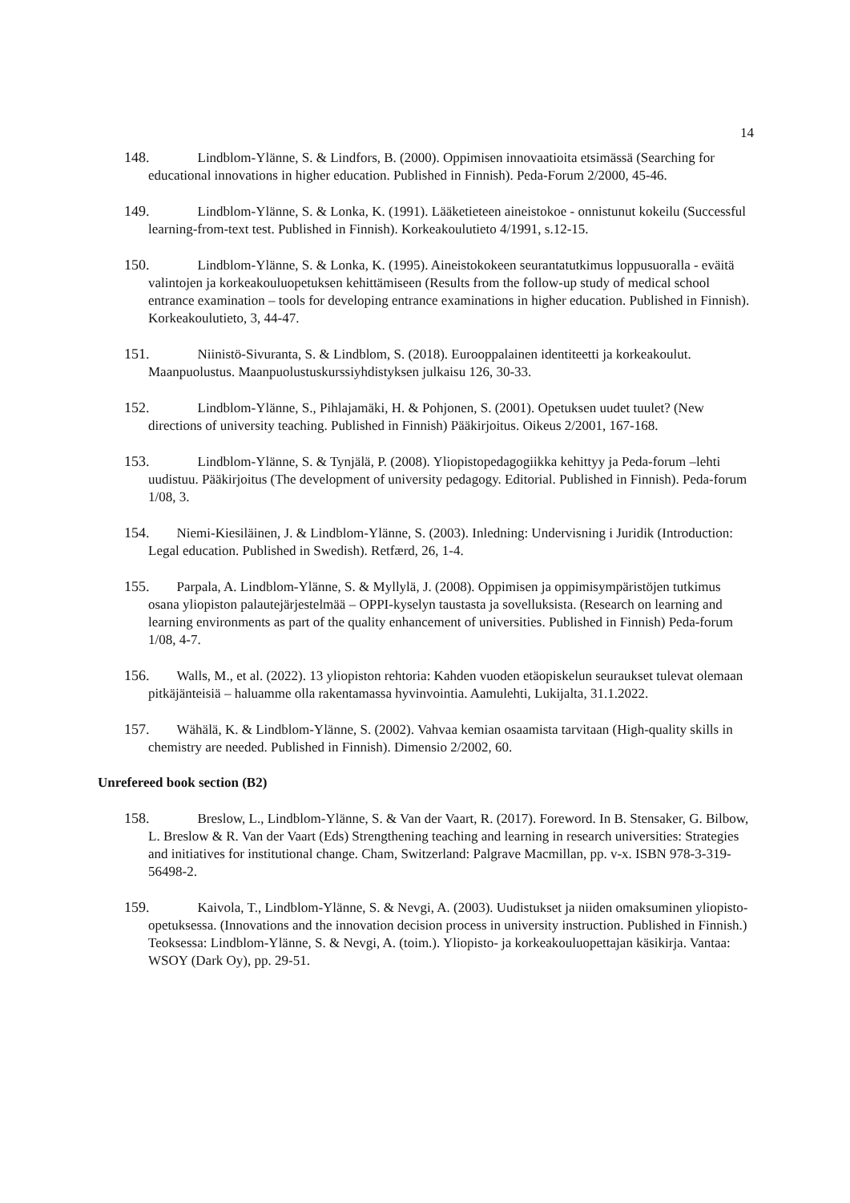14
148. Lindblom-Ylänne, S. & Lindfors, B. (2000). Oppimisen innovaatioita etsimässä (Searching for educational innovations in higher education. Published in Finnish). Peda-Forum 2/2000, 45-46.
149. Lindblom-Ylänne, S. & Lonka, K. (1991). Lääketieteen aineistokoe - onnistunut kokeilu (Successful learning-from-text test. Published in Finnish). Korkeakoulutieto 4/1991, s.12-15.
150. Lindblom-Ylänne, S. & Lonka, K. (1995). Aineistokokeen seurantatutkimus loppusuoralla - eväitä valintojen ja korkeakouluopetuksen kehittämiseen (Results from the follow-up study of medical school entrance examination – tools for developing entrance examinations in higher education. Published in Finnish). Korkeakoulutieto, 3, 44-47.
151. Niinistö-Sivuranta, S. & Lindblom, S. (2018). Eurooppalainen identiteetti ja korkeakoulut. Maanpuolustus. Maanpuolustuskurssiyhdistyksen julkaisu 126, 30-33.
152. Lindblom-Ylänne, S., Pihlajamäki, H. & Pohjonen, S. (2001). Opetuksen uudet tuulet? (New directions of university teaching. Published in Finnish) Pääkirjoitus. Oikeus 2/2001, 167-168.
153. Lindblom-Ylänne, S. & Tynjälä, P. (2008). Yliopistopedagogiikka kehittyy ja Peda-forum –lehti uudistuu. Pääkirjoitus (The development of university pedagogy. Editorial. Published in Finnish). Peda-forum 1/08, 3.
154. Niemi-Kiesiläinen, J. & Lindblom-Ylänne, S. (2003). Inledning: Undervisning i Juridik (Introduction: Legal education. Published in Swedish). Retfærd, 26, 1-4.
155. Parpala, A. Lindblom-Ylänne, S. & Myllylä, J. (2008). Oppimisen ja oppimisympäristöjen tutkimus osana yliopiston palautejärjestelmää – OPPI-kyselyn taustasta ja sovelluksista. (Research on learning and learning environments as part of the quality enhancement of universities. Published in Finnish) Peda-forum 1/08, 4-7.
156. Walls, M., et al. (2022). 13 yliopiston rehtoria: Kahden vuoden etäopiskelun seuraukset tulevat olemaan pitkäjänteisiä – haluamme olla rakentamassa hyvinvointia. Aamulehti, Lukijalta, 31.1.2022.
157. Wähälä, K. & Lindblom-Ylänne, S. (2002). Vahvaa kemian osaamista tarvitaan (High-quality skills in chemistry are needed. Published in Finnish). Dimensio 2/2002, 60.
Unrefereed book section (B2)
158. Breslow, L., Lindblom-Ylänne, S. & Van der Vaart, R. (2017). Foreword. In B. Stensaker, G. Bilbow, L. Breslow & R. Van der Vaart (Eds) Strengthening teaching and learning in research universities: Strategies and initiatives for institutional change. Cham, Switzerland: Palgrave Macmillan, pp. v-x. ISBN 978-3-319-56498-2.
159. Kaivola, T., Lindblom-Ylänne, S. & Nevgi, A. (2003). Uudistukset ja niiden omaksuminen yliopisto-opetuksessa. (Innovations and the innovation decision process in university instruction. Published in Finnish.) Teoksessa: Lindblom-Ylänne, S. & Nevgi, A. (toim.). Yliopisto- ja korkeakouluopettajan käsikirja. Vantaa: WSOY (Dark Oy), pp. 29-51.